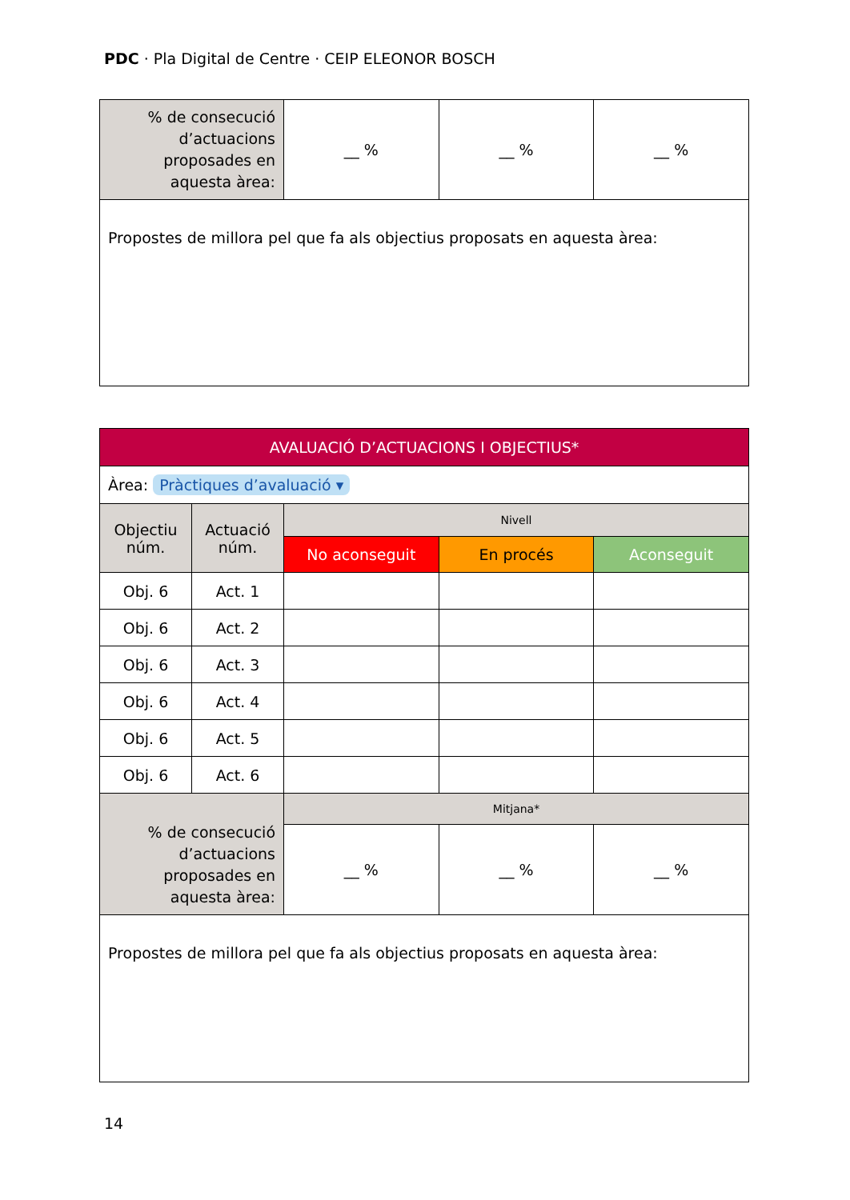PDC · Pla Digital de Centre · CEIP ELEONOR BOSCH
| % de consecució d’actuacions proposades en aquesta àrea: | __ % | __ % | __ % |
| Propostes de millora pel que fa als objectius proposats en aquesta àrea: | | | |
| AVALUACIÓ D’ACTUACIONS I OBJECTIUS* | | | | |
| --- | --- | --- | --- | --- |
| Àrea: Pràctiques d’avaluació ▾ | | | | |
| Objectiu núm. | Actuació núm. | Nivell | | |
| | | No aconseguit | En procés | Aconseguit |
| Obj. 6 | Act. 1 | | | |
| Obj. 6 | Act. 2 | | | |
| Obj. 6 | Act. 3 | | | |
| Obj. 6 | Act. 4 | | | |
| Obj. 6 | Act. 5 | | | |
| Obj. 6 | Act. 6 | | | |
| % de consecució d’actuacions proposades en aquesta àrea: | | Mitjana* | | |
| | | __ % | __ % | __ % |
| Propostes de millora pel que fa als objectius proposats en aquesta àrea: | | | | |
14